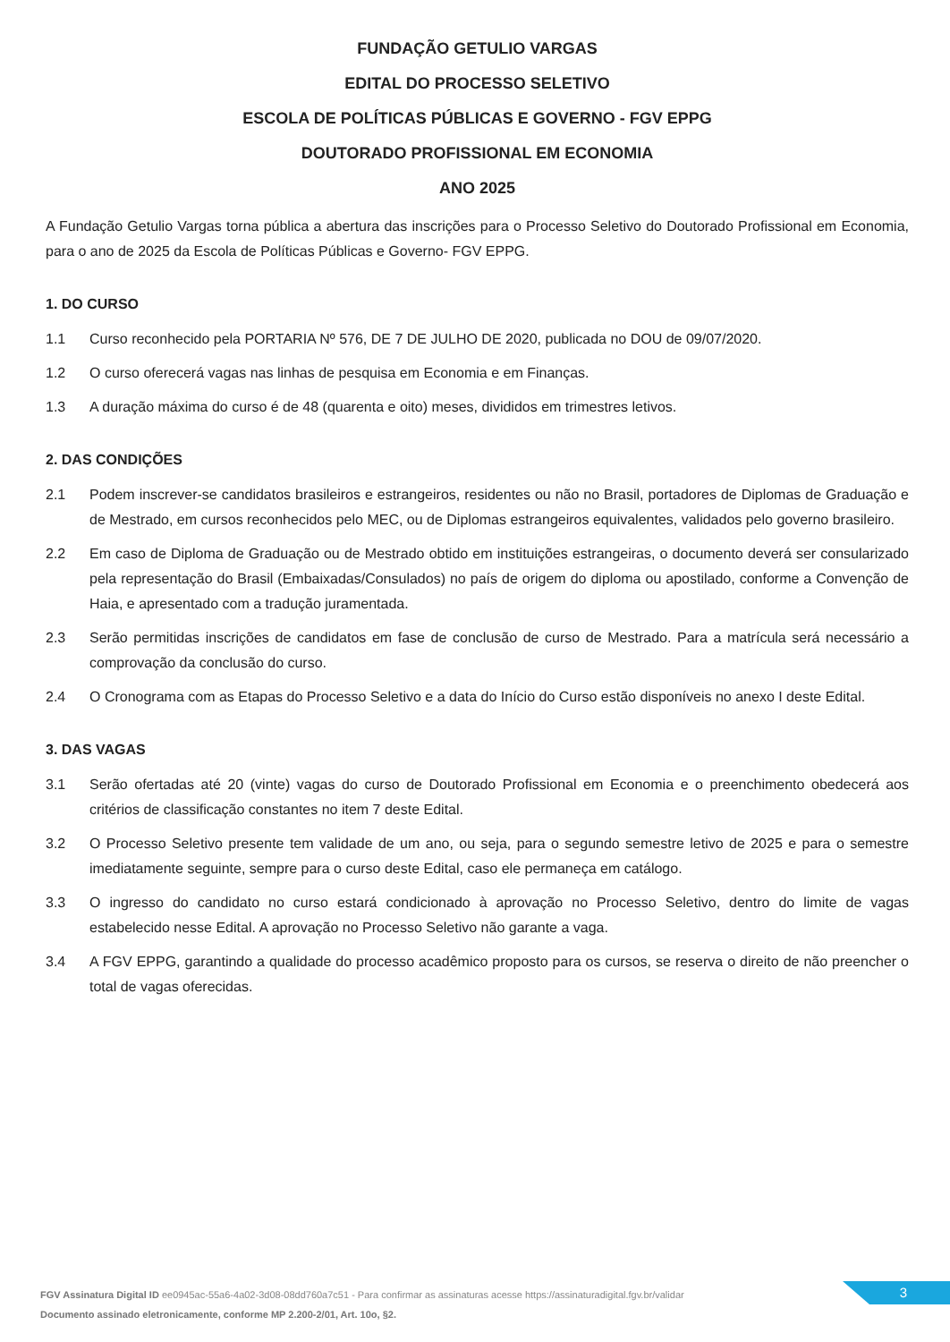FUNDAÇÃO GETULIO VARGAS
EDITAL DO PROCESSO SELETIVO
ESCOLA DE POLÍTICAS PÚBLICAS E GOVERNO - FGV EPPG
DOUTORADO PROFISSIONAL EM ECONOMIA
ANO 2025
A Fundação Getulio Vargas torna pública a abertura das inscrições para o Processo Seletivo do Doutorado Profissional em Economia, para o ano de 2025 da Escola de Políticas Públicas e Governo- FGV EPPG.
1. DO CURSO
1.1 Curso reconhecido pela PORTARIA Nº 576, DE 7 DE JULHO DE 2020, publicada no DOU de 09/07/2020.
1.2 O curso oferecerá vagas nas linhas de pesquisa em Economia e em Finanças.
1.3 A duração máxima do curso é de 48 (quarenta e oito) meses, divididos em trimestres letivos.
2. DAS CONDIÇÕES
2.1 Podem inscrever-se candidatos brasileiros e estrangeiros, residentes ou não no Brasil, portadores de Diplomas de Graduação e de Mestrado, em cursos reconhecidos pelo MEC, ou de Diplomas estrangeiros equivalentes, validados pelo governo brasileiro.
2.2 Em caso de Diploma de Graduação ou de Mestrado obtido em instituições estrangeiras, o documento deverá ser consularizado pela representação do Brasil (Embaixadas/Consulados) no país de origem do diploma ou apostilado, conforme a Convenção de Haia, e apresentado com a tradução juramentada.
2.3 Serão permitidas inscrições de candidatos em fase de conclusão de curso de Mestrado. Para a matrícula será necessário a comprovação da conclusão do curso.
2.4 O Cronograma com as Etapas do Processo Seletivo e a data do Início do Curso estão disponíveis no anexo I deste Edital.
3. DAS VAGAS
3.1 Serão ofertadas até 20 (vinte) vagas do curso de Doutorado Profissional em Economia e o preenchimento obedecerá aos critérios de classificação constantes no item 7 deste Edital.
3.2 O Processo Seletivo presente tem validade de um ano, ou seja, para o segundo semestre letivo de 2025 e para o semestre imediatamente seguinte, sempre para o curso deste Edital, caso ele permaneça em catálogo.
3.3 O ingresso do candidato no curso estará condicionado à aprovação no Processo Seletivo, dentro do limite de vagas estabelecido nesse Edital. A aprovação no Processo Seletivo não garante a vaga.
3.4 A FGV EPPG, garantindo a qualidade do processo acadêmico proposto para os cursos, se reserva o direito de não preencher o total de vagas oferecidas.
FGV Assinatura Digital ID ee0945ac-55a6-4a02-3d08-08dd760a7c51 - Para confirmar as assinaturas acesse https://assinaturadigital.fgv.br/validar
Documento assinado eletronicamente, conforme MP 2.200-2/01, Art. 10o, §2.
3